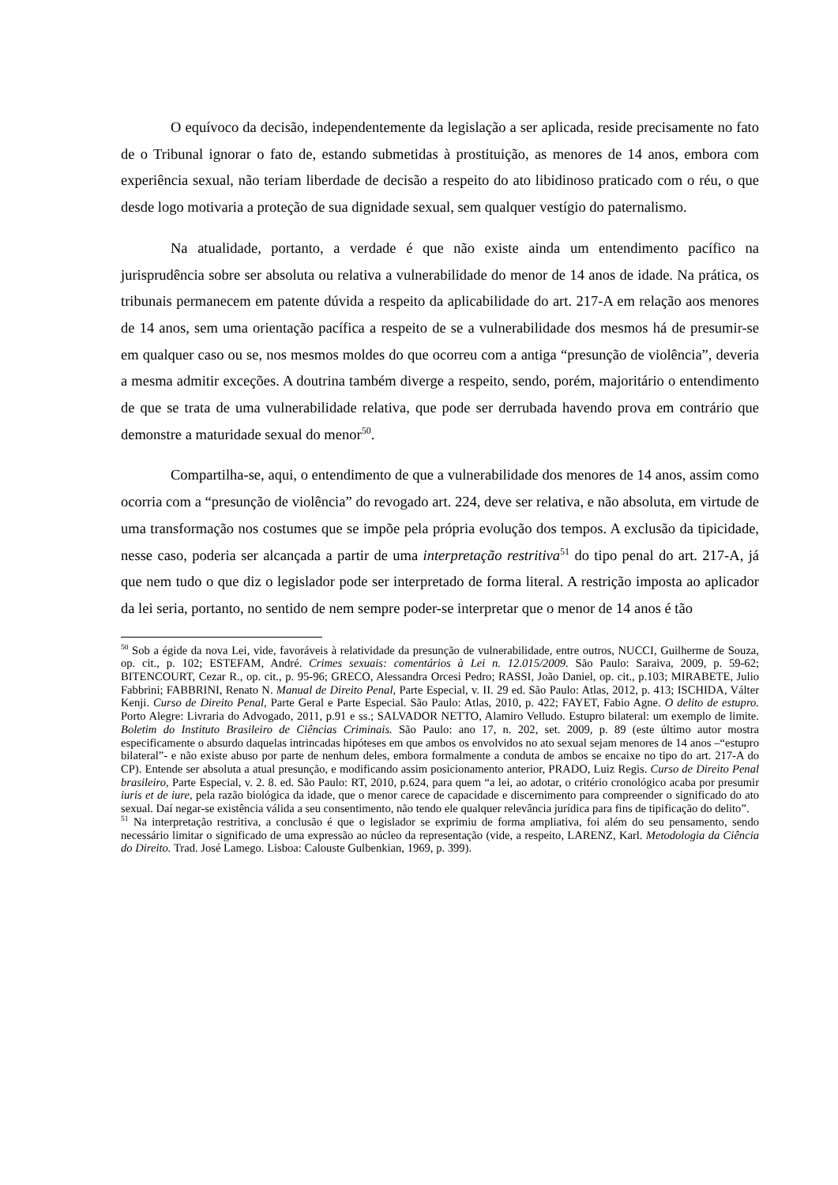O equívoco da decisão, independentemente da legislação a ser aplicada, reside precisamente no fato de o Tribunal ignorar o fato de, estando submetidas à prostituição, as menores de 14 anos, embora com experiência sexual, não teriam liberdade de decisão a respeito do ato libidinoso praticado com o réu, o que desde logo motivaria a proteção de sua dignidade sexual, sem qualquer vestígio do paternalismo.
Na atualidade, portanto, a verdade é que não existe ainda um entendimento pacífico na jurisprudência sobre ser absoluta ou relativa a vulnerabilidade do menor de 14 anos de idade. Na prática, os tribunais permanecem em patente dúvida a respeito da aplicabilidade do art. 217-A em relação aos menores de 14 anos, sem uma orientação pacífica a respeito de se a vulnerabilidade dos mesmos há de presumir-se em qualquer caso ou se, nos mesmos moldes do que ocorreu com a antiga “presunção de violência”, deveria a mesma admitir exceções. A doutrina também diverge a respeito, sendo, porém, majoritário o entendimento de que se trata de uma vulnerabilidade relativa, que pode ser derrubada havendo prova em contrário que demonstre a maturidade sexual do menor<sup>50</sup>.
Compartilha-se, aqui, o entendimento de que a vulnerabilidade dos menores de 14 anos, assim como ocorria com a “presunção de violência” do revogado art. 224, deve ser relativa, e não absoluta, em virtude de uma transformação nos costumes que se impõe pela própria evolução dos tempos. A exclusão da tipicidade, nesse caso, poderia ser alcançada a partir de uma interpretação restritiva<sup>51</sup> do tipo penal do art. 217-A, já que nem tudo o que diz o legislador pode ser interpretado de forma literal. A restrição imposta ao aplicador da lei seria, portanto, no sentido de nem sempre poder-se interpretar que o menor de 14 anos é tão
<sup>50</sup> Sob a égide da nova Lei, vide, favoráveis à relatividade da presunção de vulnerabilidade, entre outros, NUCCI, Guilherme de Souza, op. cit., p. 102; ESTEFAM, André. Crimes sexuais: comentários à Lei n. 12.015/2009. São Paulo: Saraiva, 2009, p. 59-62; BITENCOURT, Cezar R., op. cit., p. 95-96; GRECO, Alessandra Orcesi Pedro; RASSI, João Daniel, op. cit., p.103; MIRABETE, Julio Fabbrini; FABBRINI, Renato N. Manual de Direito Penal, Parte Especial, v. II. 29 ed. São Paulo: Atlas, 2012, p. 413; ISCHIDA, Válter Kenji. Curso de Direito Penal, Parte Geral e Parte Especial. São Paulo: Atlas, 2010, p. 422; FAYET, Fabio Agne. O delito de estupro. Porto Alegre: Livraria do Advogado, 2011, p.91 e ss.; SALVADOR NETTO, Alamiro Velludo. Estupro bilateral: um exemplo de limite. Boletim do Instituto Brasileiro de Ciências Criminais. São Paulo: ano 17, n. 202, set. 2009, p. 89 (este último autor mostra especificamente o absurdo daquelas intrincadas hipóteses em que ambos os envolvidos no ato sexual sejam menores de 14 anos –“estupro bilateral”- e não existe abuso por parte de nenhum deles, embora formalmente a conduta de ambos se encaixe no tipo do art. 217-A do CP). Entende ser absoluta a atual presunção, e modificando assim posicionamento anterior, PRADO, Luiz Regis. Curso de Direito Penal brasileiro, Parte Especial, v. 2. 8. ed. São Paulo: RT, 2010, p.624, para quem “a lei, ao adotar, o critério cronológico acaba por presumir iuris et de iure, pela razão biológica da idade, que o menor carece de capacidade e discernimento para compreender o significado do ato sexual. Daí negar-se existência válida a seu consentimento, não tendo ele qualquer relevância jurídica para fins de tipificação do delito”.
<sup>51</sup> Na interpretação restritiva, a conclusão é que o legislador se exprimiu de forma ampliativa, foi além do seu pensamento, sendo necessário limitar o significado de uma expressão ao núcleo da representação (vide, a respeito, LARENZ, Karl. Metodologia da Ciência do Direito. Trad. José Lamego. Lisboa: Calouste Gulbenkian, 1969, p. 399).